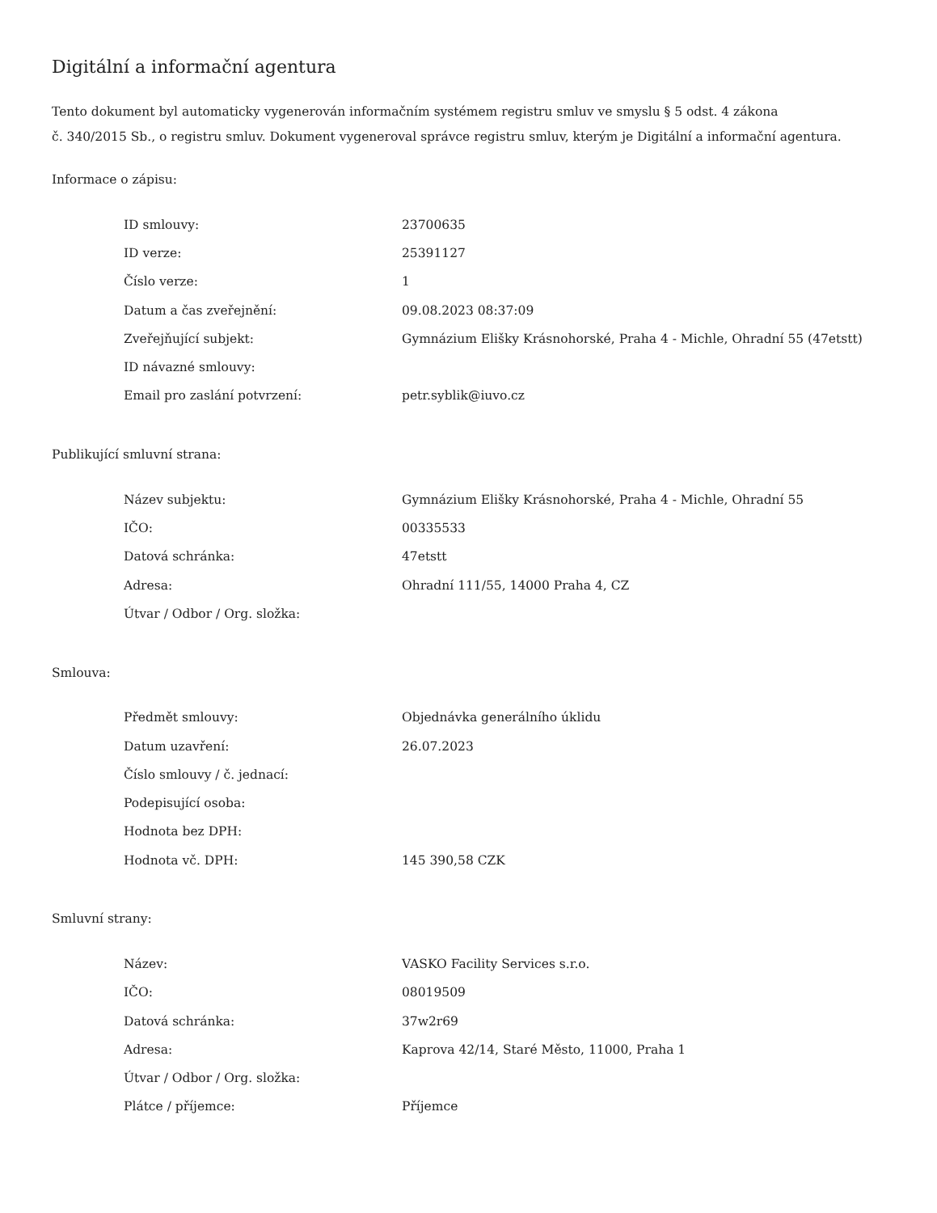Digitální a informační agentura
Tento dokument byl automaticky vygenerován informačním systémem registru smluv ve smyslu § 5 odst. 4 zákona
č. 340/2015 Sb., o registru smluv. Dokument vygeneroval správce registru smluv, kterým je Digitální a informační agentura.
Informace o zápisu:
| ID smlouvy: | 23700635 |
| ID verze: | 25391127 |
| Číslo verze: | 1 |
| Datum a čas zveřejnění: | 09.08.2023 08:37:09 |
| Zveřejňující subjekt: | Gymnázium Elišky Krásnohorské, Praha 4 - Michle, Ohradní 55 (47etstt) |
| ID návazné smlouvy: | |
| Email pro zaslání potvrzení: | petr.syblik@iuvo.cz |
Publikující smluvní strana:
| Název subjektu: | Gymnázium Elišky Krásnohorské, Praha 4 - Michle, Ohradní 55 |
| IČO: | 00335533 |
| Datová schránka: | 47etstt |
| Adresa: | Ohradní 111/55, 14000 Praha 4, CZ |
| Útvar / Odbor / Org. složka: | |
Smlouva:
| Předmět smlouvy: | Objednávka generálního úklidu |
| Datum uzavření: | 26.07.2023 |
| Číslo smlouvy / č. jednací: | |
| Podepisující osoba: | |
| Hodnota bez DPH: | |
| Hodnota vč. DPH: | 145 390,58 CZK |
Smluvní strany:
| Název: | VASKO Facility Services s.r.o. |
| IČO: | 08019509 |
| Datová schránka: | 37w2r69 |
| Adresa: | Kaprova 42/14, Staré Město, 11000, Praha 1 |
| Útvar / Odbor / Org. složka: | |
| Plátce / příjemce: | Příjemce |